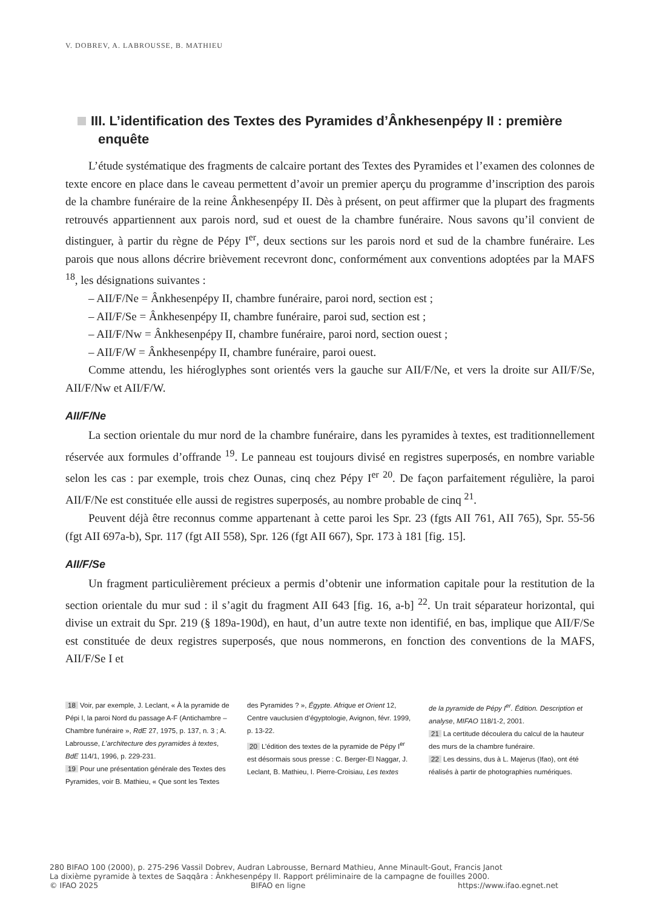V. DOBREV, A. LABROUSSE, B. MATHIEU
III. L’identification des Textes des Pyramides d’Ânkhesenpépy II : première enquête
L’étude systématique des fragments de calcaire portant des Textes des Pyramides et l’examen des colonnes de texte encore en place dans le caveau permettent d’avoir un premier aperçu du programme d’inscription des parois de la chambre funéraire de la reine Ânkhesenpépy II. Dès à présent, on peut affirmer que la plupart des fragments retrouvés appartiennent aux parois nord, sud et ouest de la chambre funéraire. Nous savons qu’il convient de distinguer, à partir du règne de Pépy I<sup>er</sup>, deux sections sur les parois nord et sud de la chambre funéraire. Les parois que nous allons décrire brièvement recevront donc, conformément aux conventions adoptées par la MAFS <sup>18</sup>, les désignations suivantes :
– AII/F/Ne = Ânkhesenpépy II, chambre funéraire, paroi nord, section est ;
– AII/F/Se = Ânkhesenpépy II, chambre funéraire, paroi sud, section est ;
– AII/F/Nw = Ânkhesenpépy II, chambre funéraire, paroi nord, section ouest ;
– AII/F/W = Ânkhesenpépy II, chambre funéraire, paroi ouest.
Comme attendu, les hiéroglyphes sont orientés vers la gauche sur AII/F/Ne, et vers la droite sur AII/F/Se, AII/F/Nw et AII/F/W.
AII/F/Ne
La section orientale du mur nord de la chambre funéraire, dans les pyramides à textes, est traditionnellement réservée aux formules d’offrande <sup>19</sup>. Le panneau est toujours divisé en registres superposés, en nombre variable selon les cas : par exemple, trois chez Ounas, cinq chez Pépy I<sup>er 20</sup>. De façon parfaitement régulière, la paroi AII/F/Ne est constituée elle aussi de registres superposés, au nombre probable de cinq <sup>21</sup>.
Peuvent déjà être reconnus comme appartenant à cette paroi les Spr. 23 (fgts AII 761, AII 765), Spr. 55-56 (fgt AII 697a-b), Spr. 117 (fgt AII 558), Spr. 126 (fgt AII 667), Spr. 173 à 181 [fig. 15].
AII/F/Se
Un fragment particulièrement précieux a permis d’obtenir une information capitale pour la restitution de la section orientale du mur sud : il s’agit du fragment AII 643 [fig. 16, a-b] <sup>22</sup>. Un trait séparateur horizontal, qui divise un extrait du Spr. 219 (§ 189a-190d), en haut, d’un autre texte non identifié, en bas, implique que AII/F/Se est constituée de deux registres superposés, que nous nommerons, en fonction des conventions de la MAFS, AII/F/Se I et
18 Voir, par exemple, J. Leclant, « À la pyramide de Pépi I, la paroi Nord du passage A-F (Antichambre – Chambre funéraire », RdE 27, 1975, p. 137, n. 3 ; A. Labrousse, L’architecture des pyramides à textes, BdE 114/1, 1996, p. 229-231.
19 Pour une présentation générale des Textes des Pyramides, voir B. Mathieu, « Que sont les Textes
des Pyramides ? », Égypte. Afrique et Orient 12, Centre vauclusien d’égyptologie, Avignon, févr. 1999, p. 13-22.
20 L’édition des textes de la pyramide de Pépy I<sup>er</sup> est désormais sous presse : C. Berger-El Naggar, J. Leclant, B. Mathieu, I. Pierre-Croisiau, Les textes
de la pyramide de Pépy I<sup>er</sup>. Édition. Description et analyse, MIFAO 118/1-2, 2001.
21 La certitude découlera du calcul de la hauteur des murs de la chambre funéraire.
22 Les dessins, dus à L. Majerus (Ifao), ont été réalisés à partir de photographies numériques.
280 BIFAO 100 (2000), p. 275-296 Vassil Dobrev, Audran Labrousse, Bernard Mathieu, Anne Minault-Gout, Francis Janot
La dixième pyramide à textes de Saqqâra : Ânkhesenpépy II. Rapport préliminaire de la campagne de fouilles 2000.
© IFAO 2025 BIFAO en ligne https://www.ifao.egnet.net